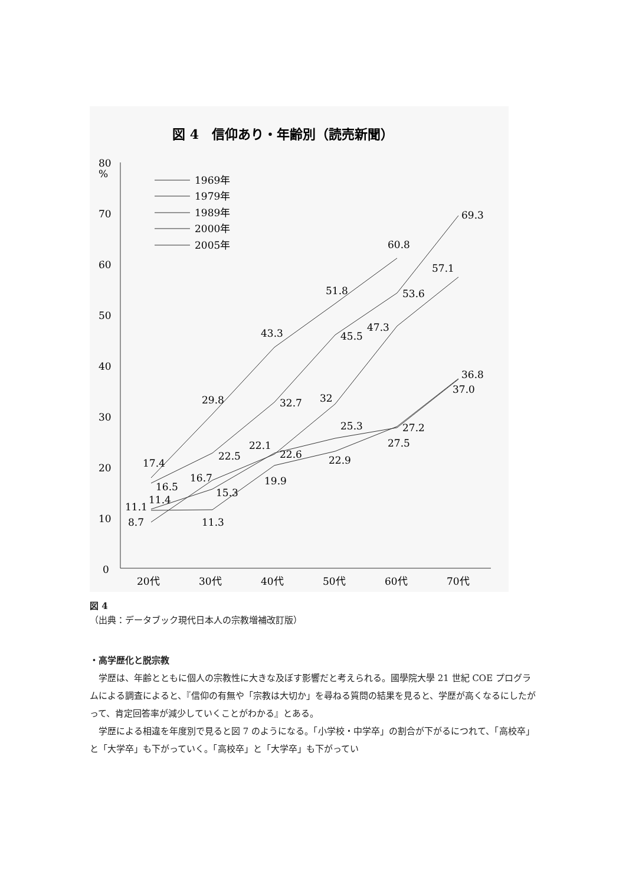図 4　信仰あり・年齢別（読売新聞）
80
%
70
60
50
40
30
20
10
0
20代
30代
40代
50代
60代
70代
1969年
1979年
1989年
2000年
2005年
60.8
69.3
57.1
51.8
53.6
47.3
45.5
43.3
36.8
37.0
29.8
32.7
32
25.3
27.2
27.5
22.1
22.6
22.5
22.9
17.4
16.5
16.7
15.3
19.9
11.4
11.1
8.7
11.3
図 4
（出典：データブック現代日本人の宗教増補改訂版）
・高学歴化と脱宗教
　学歴は、年齢とともに個人の宗教性に大きな及ぼす影響だと考えられる。國學院大學 21 世紀 COE プログラムによる調査によると、『信仰の有無や「宗教は大切か」を尋ねる質問の結果を見ると、学歴が高くなるにしたがって、肯定回答率が減少していくことがわかる』とある。
　学歴による相違を年度別で見ると図 7 のようになる。「小学校・中学卒」の割合が下がるにつれて、「高校卒」と「大学卒」も下がっていく。「高校卒」と「大学卒」も下がってい